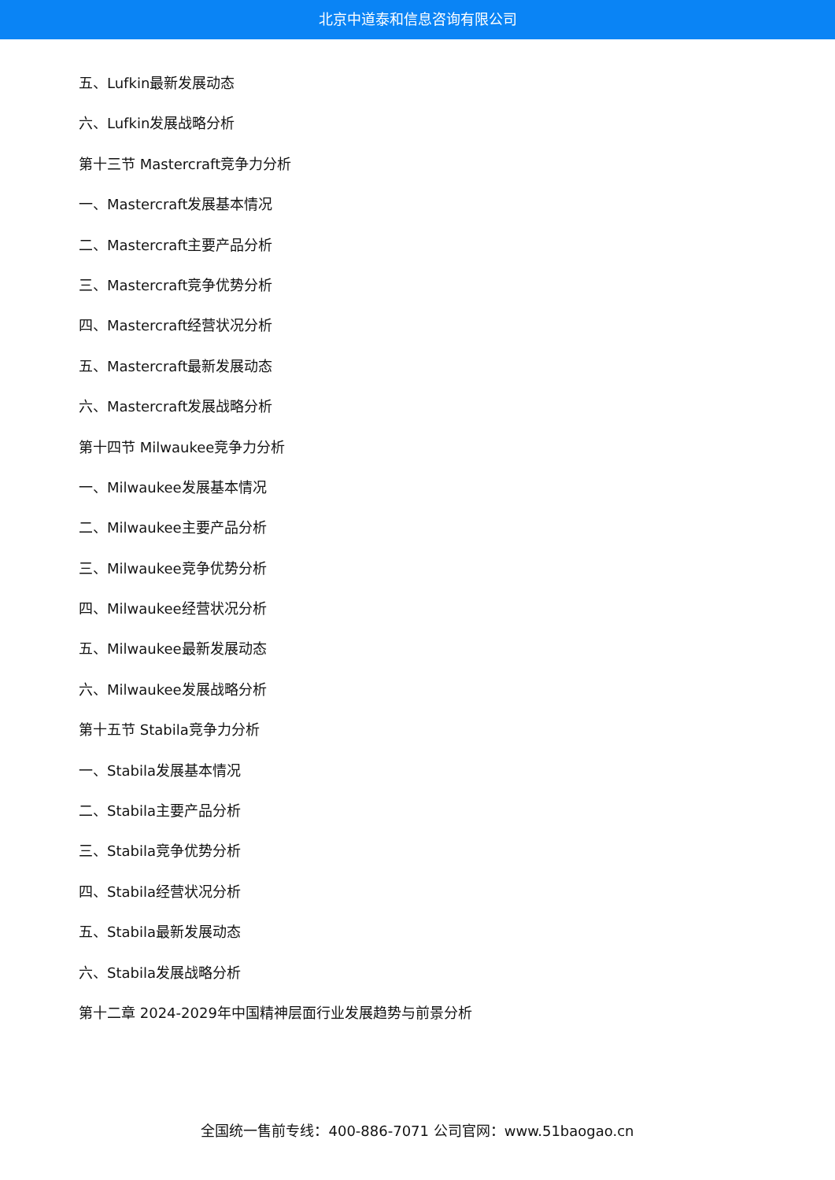北京中道泰和信息咨询有限公司
五、Lufkin最新发展动态
六、Lufkin发展战略分析
第十三节 Mastercraft竞争力分析
一、Mastercraft发展基本情况
二、Mastercraft主要产品分析
三、Mastercraft竞争优势分析
四、Mastercraft经营状况分析
五、Mastercraft最新发展动态
六、Mastercraft发展战略分析
第十四节 Milwaukee竞争力分析
一、Milwaukee发展基本情况
二、Milwaukee主要产品分析
三、Milwaukee竞争优势分析
四、Milwaukee经营状况分析
五、Milwaukee最新发展动态
六、Milwaukee发展战略分析
第十五节 Stabila竞争力分析
一、Stabila发展基本情况
二、Stabila主要产品分析
三、Stabila竞争优势分析
四、Stabila经营状况分析
五、Stabila最新发展动态
六、Stabila发展战略分析
第十二章 2024-2029年中国精神层面行业发展趋势与前景分析
全国统一售前专线：400-886-7071 公司官网：www.51baogao.cn